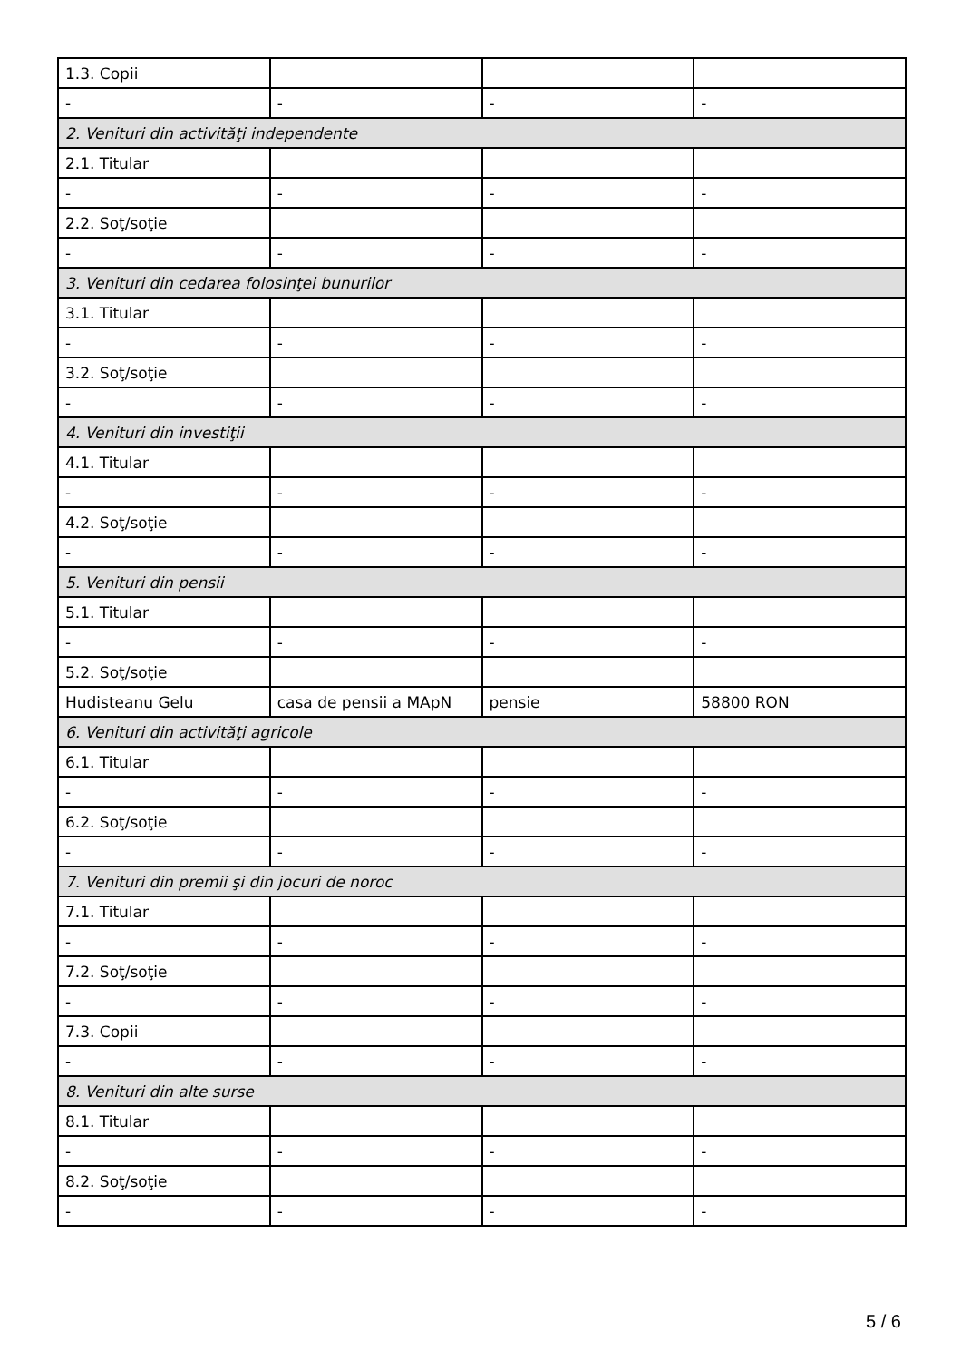| 1.3. Copii | | | |
| - | - | - | - |
| 2. Venituri din activităţi independente | | | |
| 2.1. Titular | | | |
| - | - | - | - |
| 2.2. Soţ/soţie | | | |
| - | - | - | - |
| 3. Venituri din cedarea folosinţei bunurilor | | | |
| 3.1. Titular | | | |
| - | - | - | - |
| 3.2. Soţ/soţie | | | |
| - | - | - | - |
| 4. Venituri din investiţii | | | |
| 4.1. Titular | | | |
| - | - | - | - |
| 4.2. Soţ/soţie | | | |
| - | - | - | - |
| 5. Venituri din pensii | | | |
| 5.1. Titular | | | |
| - | - | - | - |
| 5.2. Soţ/soţie | | | |
| Hudisteanu Gelu | casa de pensii a MApN | pensie | 58800 RON |
| 6. Venituri din activităţi agricole | | | |
| 6.1. Titular | | | |
| - | - | - | - |
| 6.2. Soţ/soţie | | | |
| - | - | - | - |
| 7. Venituri din premii şi din jocuri de noroc | | | |
| 7.1. Titular | | | |
| - | - | - | - |
| 7.2. Soţ/soţie | | | |
| - | - | - | - |
| 7.3. Copii | | | |
| - | - | - | - |
| 8. Venituri din alte surse | | | |
| 8.1. Titular | | | |
| - | - | - | - |
| 8.2. Soţ/soţie | | | |
| - | - | - | - |
5 / 6